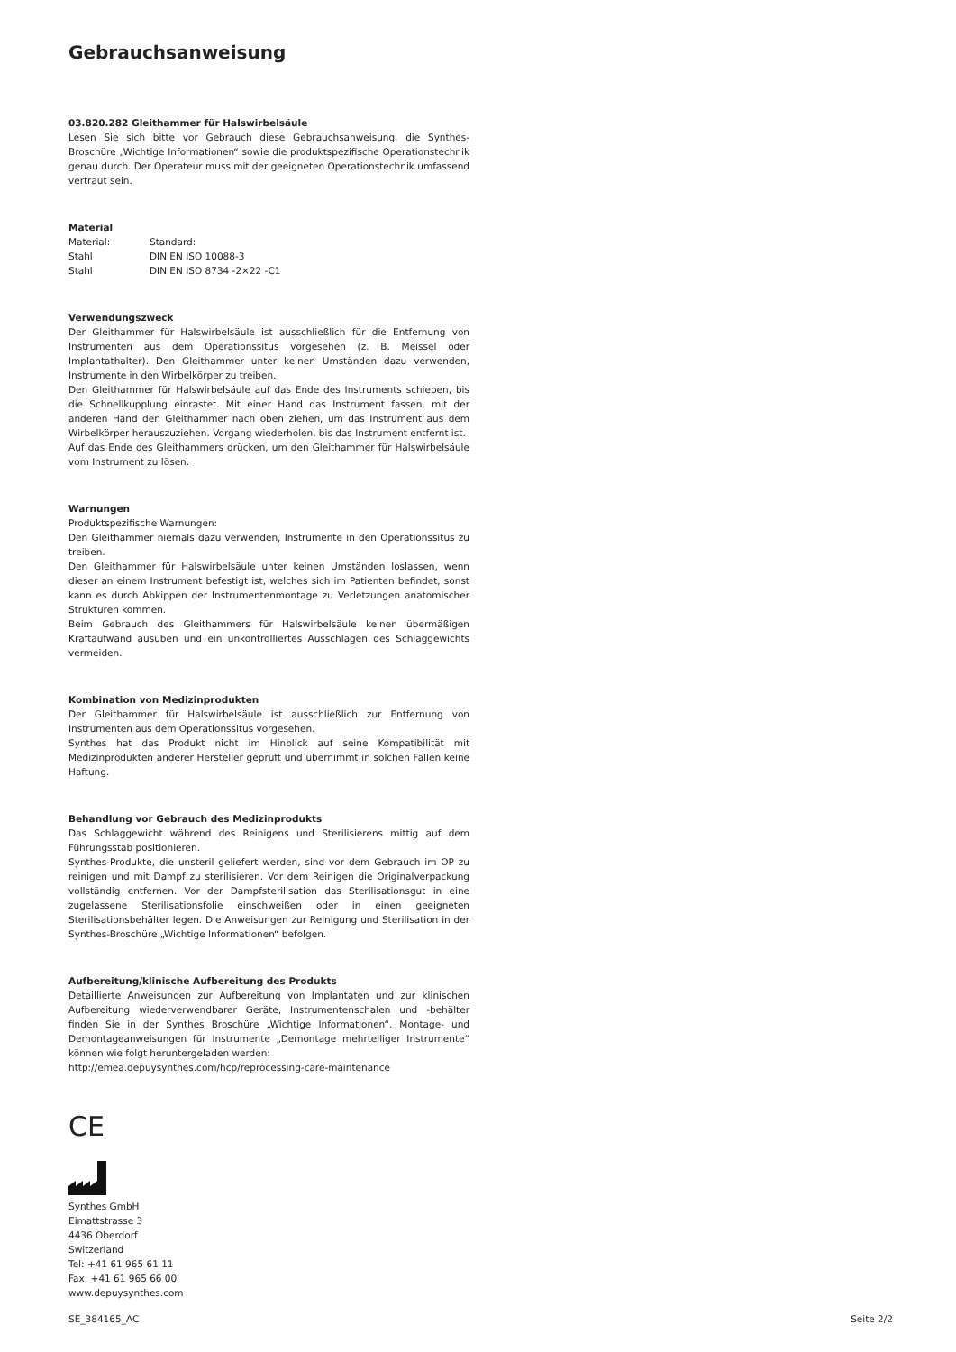Gebrauchsanweisung
03.820.282 Gleithammer für Halswirbelsäule
Lesen Sie sich bitte vor Gebrauch diese Gebrauchsanweisung, die Synthes-Broschüre „Wichtige Informationen“ sowie die produktspezifische Operationstechnik genau durch. Der Operateur muss mit der geeigneten Operationstechnik umfassend vertraut sein.
Material
| Material: | Standard: |
| Stahl | DIN EN ISO 10088-3 |
| Stahl | DIN EN ISO 8734 -2×22 -C1 |
Verwendungszweck
Der Gleithammer für Halswirbelsäule ist ausschließlich für die Entfernung von Instrumenten aus dem Operationssitus vorgesehen (z. B. Meissel oder Implantathalter). Den Gleithammer unter keinen Umständen dazu verwenden, Instrumente in den Wirbelkörper zu treiben.
Den Gleithammer für Halswirbelsäule auf das Ende des Instruments schieben, bis die Schnellkupplung einrastet. Mit einer Hand das Instrument fassen, mit der anderen Hand den Gleithammer nach oben ziehen, um das Instrument aus dem Wirbelkörper herauszuziehen. Vorgang wiederholen, bis das Instrument entfernt ist.
Auf das Ende des Gleithammers drücken, um den Gleithammer für Halswirbelsäule vom Instrument zu lösen.
Warnungen
Produktspezifische Warnungen:
Den Gleithammer niemals dazu verwenden, Instrumente in den Operationssitus zu treiben.
Den Gleithammer für Halswirbelsäule unter keinen Umständen loslassen, wenn dieser an einem Instrument befestigt ist, welches sich im Patienten befindet, sonst kann es durch Abkippen der Instrumentenmontage zu Verletzungen anatomischer Strukturen kommen.
Beim Gebrauch des Gleithammers für Halswirbelsäule keinen übermäßigen Kraftaufwand ausüben und ein unkontrolliertes Ausschlagen des Schlaggewichts vermeiden.
Kombination von Medizinprodukten
Der Gleithammer für Halswirbelsäule ist ausschließlich zur Entfernung von Instrumenten aus dem Operationssitus vorgesehen.
Synthes hat das Produkt nicht im Hinblick auf seine Kompatibilität mit Medizinprodukten anderer Hersteller geprüft und übernimmt in solchen Fällen keine Haftung.
Behandlung vor Gebrauch des Medizinprodukts
Das Schlaggewicht während des Reinigens und Sterilisierens mittig auf dem Führungsstab positionieren.
Synthes-Produkte, die unsteril geliefert werden, sind vor dem Gebrauch im OP zu reinigen und mit Dampf zu sterilisieren. Vor dem Reinigen die Originalverpackung vollständig entfernen. Vor der Dampfsterilisation das Sterilisationsgut in eine zugelassene Sterilisationsfolie einschweißen oder in einen geeigneten Sterilisationsbehälter legen. Die Anweisungen zur Reinigung und Sterilisation in der Synthes-Broschüre „Wichtige Informationen“ befolgen.
Aufbereitung/klinische Aufbereitung des Produkts
Detaillierte Anweisungen zur Aufbereitung von Implantaten und zur klinischen Aufbereitung wiederverwendbarer Geräte, Instrumentenschalen und -behälter finden Sie in der Synthes Broschüre „Wichtige Informationen“. Montage- und Demontageanweisungen für Instrumente „Demontage mehrteiliger Instrumente“ können wie folgt heruntergeladen werden:
http://emea.depuysynthes.com/hcp/reprocessing-care-maintenance
CE
Synthes GmbH
Eimattstrasse 3
4436 Oberdorf
Switzerland
Tel: +41 61 965 61 11
Fax: +41 61 965 66 00
www.depuysynthes.com
SE_384165_AC Seite 2/2